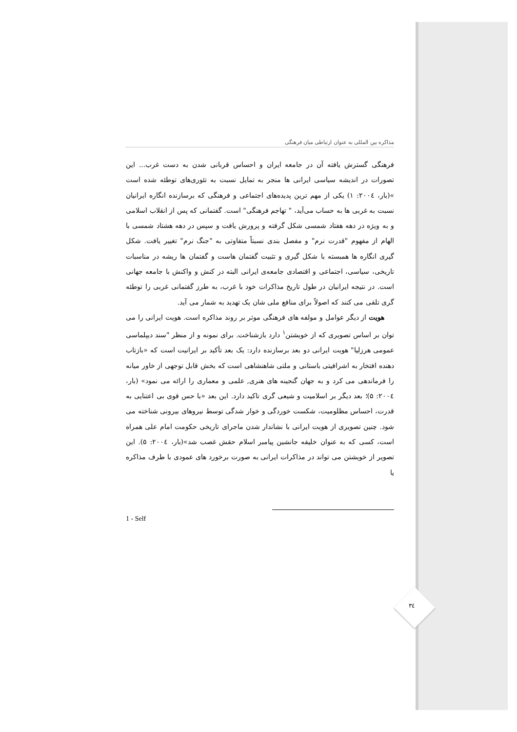مذاکره بین المللی به عنوان ارتباطی میان فرهنگی
فرهنگی گسترش یافته آن در جامعه ایران و احساس قربانی شدن به دست غرب... این تصورات در اندیشه سیاسی ایرانی ها منجر به تمایل نسبت به تئوری‌های توطئه شده است »(بار، ۲۰۰٤: ۱) یکی از مهم ترین پدیده‌های اجتماعی و فرهنگی که برسازنده انگاره ایرانیان نسبت به غربی ها به حساب می‌آید، " تهاجم فرهنگی" است. گفتمانی که پس از انقلاب اسلامی و به ویژه در دهه هفتاد شمسی شکل گرفته و پرورش یافت و سپس در دهه هشتاد شمسی با الهام از مفهوم "قدرت نرم" و مفصل بندی نسبتاً متفاوتی به "جنگ نرم" تغییر یافت. شکل گیری انگاره ها همبسته با شکل گیری و تثبیت گفتمان هاست و گفتمان ها ریشه در مناسبات تاریخی، سیاسی، اجتماعی و اقتصادی جامعه‌ی ایرانی البته در کنش و واکنش با جامعه جهانی است. در نتیجه ایرانیان در طول تاریخ مذاکرات خود با غرب، به طرز گفتمانی غربی را توطئه گری تلقی می کنند که اصولاً برای منافع ملی شان یک تهدید به شمار می آید.
هویت از دیگر عوامل و مولفه های فرهنگی موثر بر روند مذاکره است. هویت ایرانی را می توان بر اساس تصویری که از خویشتن<sup>۱</sup> دارد بازشناخت. برای نمونه و از منظر "سند دیپلماسی عمومی هرزلیا" هویت ایرانی دو بعد برسازنده دارد: یک بعد تأکید بر ایرانیت است که «بازتاب دهنده افتخار به اشرافیتی باستانی و ملتی شاهنشاهی است که بخش قابل توجهی از خاور میانه را فرماندهی می کرد و به جهان گنجینه های هنری, علمی و معماری را ارائه می نمود» (بار، ۲۰۰٤: ۵)؛ بعد دیگر بر اسلامیت و شیعی گری تاکید دارد. این بعد «با حس قوی بی اعتنایی به قدرت، احساس مظلومیت، شکست خوردگی و خوار شدگی توسط نیروهای بیرونی شناخته می شود. چنین تصویری از هویت ایرانی با نشاندار شدن ماجرای تاریخی حکومت امام علی همراه است، کسی که به عنوان خلیفه جانشین پیامبر اسلام حقش غصب شد»(بار، ۲۰۰٤: ۵). این تصویر از خویشتن می تواند در مذاکرات ایرانی به صورت برخورد های عمودی با طرف مذاکره یا
1 - Self
٣٤